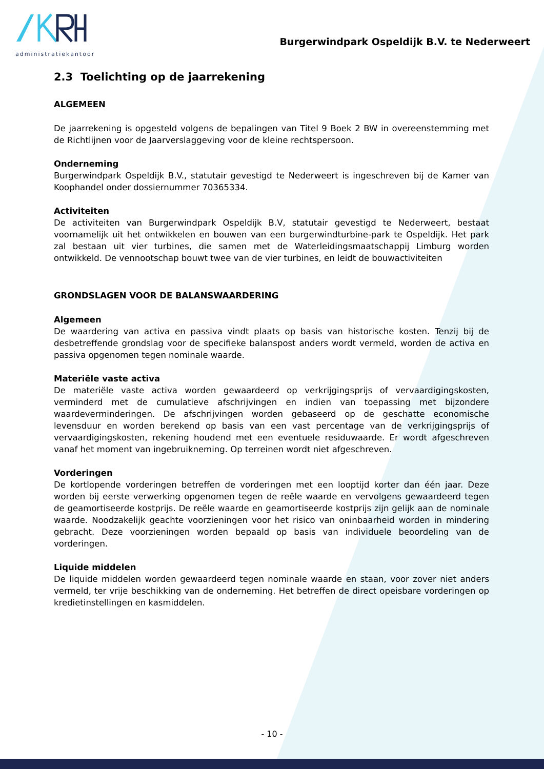administratiekantoor
Burgerwindpark Ospeldijk B.V. te Nederweert
2.3 Toelichting op de jaarrekening
ALGEMEEN
De jaarrekening is opgesteld volgens de bepalingen van Titel 9 Boek 2 BW in overeenstemming met de Richtlijnen voor de Jaarverslaggeving voor de kleine rechtspersoon.
Onderneming
Burgerwindpark Ospeldijk B.V., statutair gevestigd te Nederweert is ingeschreven bij de Kamer van Koophandel onder dossiernummer 70365334.
Activiteiten
De activiteiten van Burgerwindpark Ospeldijk B.V, statutair gevestigd te Nederweert, bestaat voornamelijk uit het ontwikkelen en bouwen van een burgerwindturbine-park te Ospeldijk. Het park zal bestaan uit vier turbines, die samen met de Waterleidingsmaatschappij Limburg worden ontwikkeld. De vennootschap bouwt twee van de vier turbines, en leidt de bouwactiviteiten
GRONDSLAGEN VOOR DE BALANSWAARDERING
Algemeen
De waardering van activa en passiva vindt plaats op basis van historische kosten. Tenzij bij de desbetreffende grondslag voor de specifieke balanspost anders wordt vermeld, worden de activa en passiva opgenomen tegen nominale waarde.
Materiële vaste activa
De materiële vaste activa worden gewaardeerd op verkrijgingsprijs of vervaardigingskosten, verminderd met de cumulatieve afschrijvingen en indien van toepassing met bijzondere waardeverminderingen. De afschrijvingen worden gebaseerd op de geschatte economische levensduur en worden berekend op basis van een vast percentage van de verkrijgingsprijs of vervaardigingskosten, rekening houdend met een eventuele residuwaarde. Er wordt afgeschreven vanaf het moment van ingebruikneming. Op terreinen wordt niet afgeschreven.
Vorderingen
De kortlopende vorderingen betreffen de vorderingen met een looptijd korter dan één jaar. Deze worden bij eerste verwerking opgenomen tegen de reële waarde en vervolgens gewaardeerd tegen de geamortiseerde kostprijs. De reële waarde en geamortiseerde kostprijs zijn gelijk aan de nominale waarde. Noodzakelijk geachte voorzieningen voor het risico van oninbaarheid worden in mindering gebracht. Deze voorzieningen worden bepaald op basis van individuele beoordeling van de vorderingen.
Liquide middelen
De liquide middelen worden gewaardeerd tegen nominale waarde en staan, voor zover niet anders vermeld, ter vrije beschikking van de onderneming. Het betreffen de direct opeisbare vorderingen op kredietinstellingen en kasmiddelen.
- 10 -